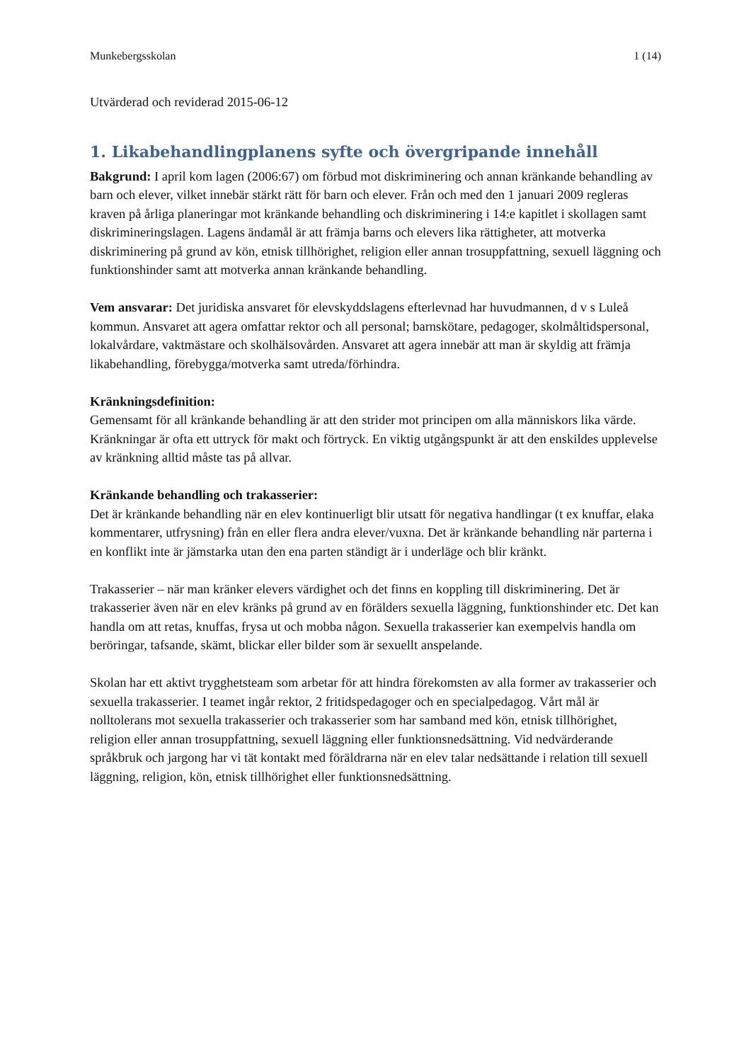Munkebergsskolan 1 (14)
Utvärderad och reviderad 2015-06-12
1. Likabehandlingplanens syfte och övergripande innehåll
Bakgrund: I april kom lagen (2006:67) om förbud mot diskriminering och annan kränkande behandling av barn och elever, vilket innebär stärkt rätt för barn och elever. Från och med den 1 januari 2009 regleras kraven på årliga planeringar mot kränkande behandling och diskriminering i 14:e kapitlet i skollagen samt diskrimineringslagen. Lagens ändamål är att främja barns och elevers lika rättigheter, att motverka diskriminering på grund av kön, etnisk tillhörighet, religion eller annan trosuppfattning, sexuell läggning och funktionshinder samt att motverka annan kränkande behandling.
Vem ansvarar: Det juridiska ansvaret för elevskyddslagens efterlevnad har huvudmannen, d v s Luleå kommun. Ansvaret att agera omfattar rektor och all personal; barnskötare, pedagoger, skolmåltidspersonal, lokalvårdare, vaktmästare och skolhälsovården. Ansvaret att agera innebär att man är skyldig att främja likabehandling, förebygga/motverka samt utreda/förhindra.
Kränkningsdefinition:
Gemensamt för all kränkande behandling är att den strider mot principen om alla människors lika värde. Kränkningar är ofta ett uttryck för makt och förtryck. En viktig utgångspunkt är att den enskildes upplevelse av kränkning alltid måste tas på allvar.
Kränkande behandling och trakasserier:
Det är kränkande behandling när en elev kontinuerligt blir utsatt för negativa handlingar (t ex knuffar, elaka kommentarer, utfrysning) från en eller flera andra elever/vuxna. Det är kränkande behandling när parterna i en konflikt inte är jämstarka utan den ena parten ständigt är i underläge och blir kränkt.
Trakasserier – när man kränker elevers värdighet och det finns en koppling till diskriminering. Det är trakasserier även när en elev kränks på grund av en förälders sexuella läggning, funktionshinder etc. Det kan handla om att retas, knuffas, frysa ut och mobba någon. Sexuella trakasserier kan exempelvis handla om beröringar, tafsande, skämt, blickar eller bilder som är sexuellt anspelande.
Skolan har ett aktivt trygghetsteam som arbetar för att hindra förekomsten av alla former av trakasserier och sexuella trakasserier. I teamet ingår rektor, 2 fritidspedagoger och en specialpedagog. Vårt mål är nolltolerans mot sexuella trakasserier och trakasserier som har samband med kön, etnisk tillhörighet, religion eller annan trosuppfattning, sexuell läggning eller funktionsnedsättning. Vid nedvärderande språkbruk och jargong har vi tät kontakt med föräldrarna när en elev talar nedsättande i relation till sexuell läggning, religion, kön, etnisk tillhörighet eller funktionsnedsättning.